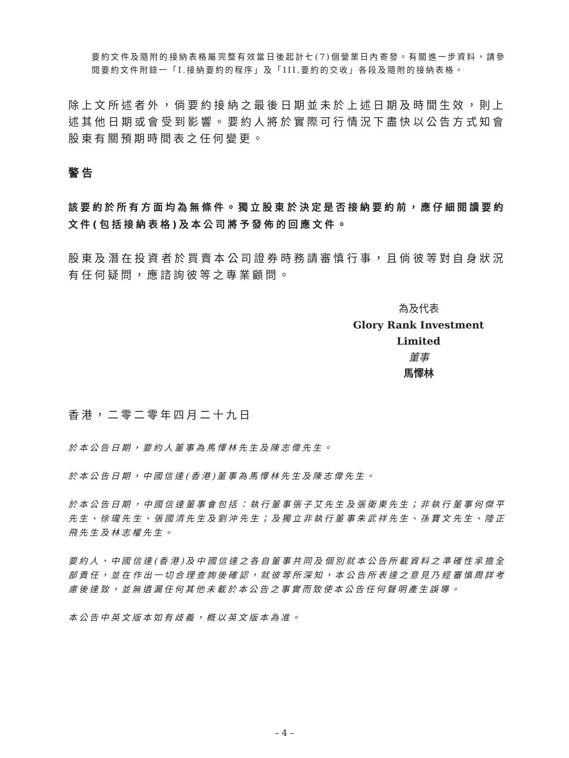要約文件及隨附的接納表格屬完整有效當日後起計七(7)個營業日內寄發。有關進一步資料，請參閱要約文件附錄一「I.接納要約的程序」及「III.要約的交收」各段及隨附的接納表格。
除上文所述者外，倘要約接納之最後日期並未於上述日期及時間生效，則上述其他日期或會受到影響。要約人將於實際可行情況下盡快以公告方式知會股東有關預期時間表之任何變更。
警告
該要約於所有方面均為無條件。獨立股東於決定是否接納要約前，應仔細閱讀要約文件(包括接納表格)及本公司將予發佈的回應文件。
股東及潛在投資者於買賣本公司證券時務請審慎行事，且倘彼等對自身狀況有任何疑問，應諮詢彼等之專業顧問。
為及代表
Glory Rank Investment Limited
董事
馬懌林
香港，二零二零年四月二十九日
於本公告日期，要約人董事為馬懌林先生及陳志偉先生。
於本公告日期，中國信達(香港)董事為馬懌林先生及陳志偉先生。
於本公告日期，中國信達董事會包括：執行董事張子艾先生及張衛東先生；非執行董事何傑平先生、徐瓏先生、張國清先生及劉沖先生；及獨立非執行董事朱武祥先生、孫寶文先生、陸正飛先生及林志權先生。
要約人、中國信達(香港)及中國信達之各自董事共同及個別就本公告所載資料之準確性承擔全部責任，並在作出一切合理查詢後確認，就彼等所深知，本公告所表達之意見乃經審慎周詳考慮後達致，並無遺漏任何其他未載於本公告之事實而致使本公告任何聲明產生誤導。
本公告中英文版本如有歧義，概以英文版本為准。
– 4 –